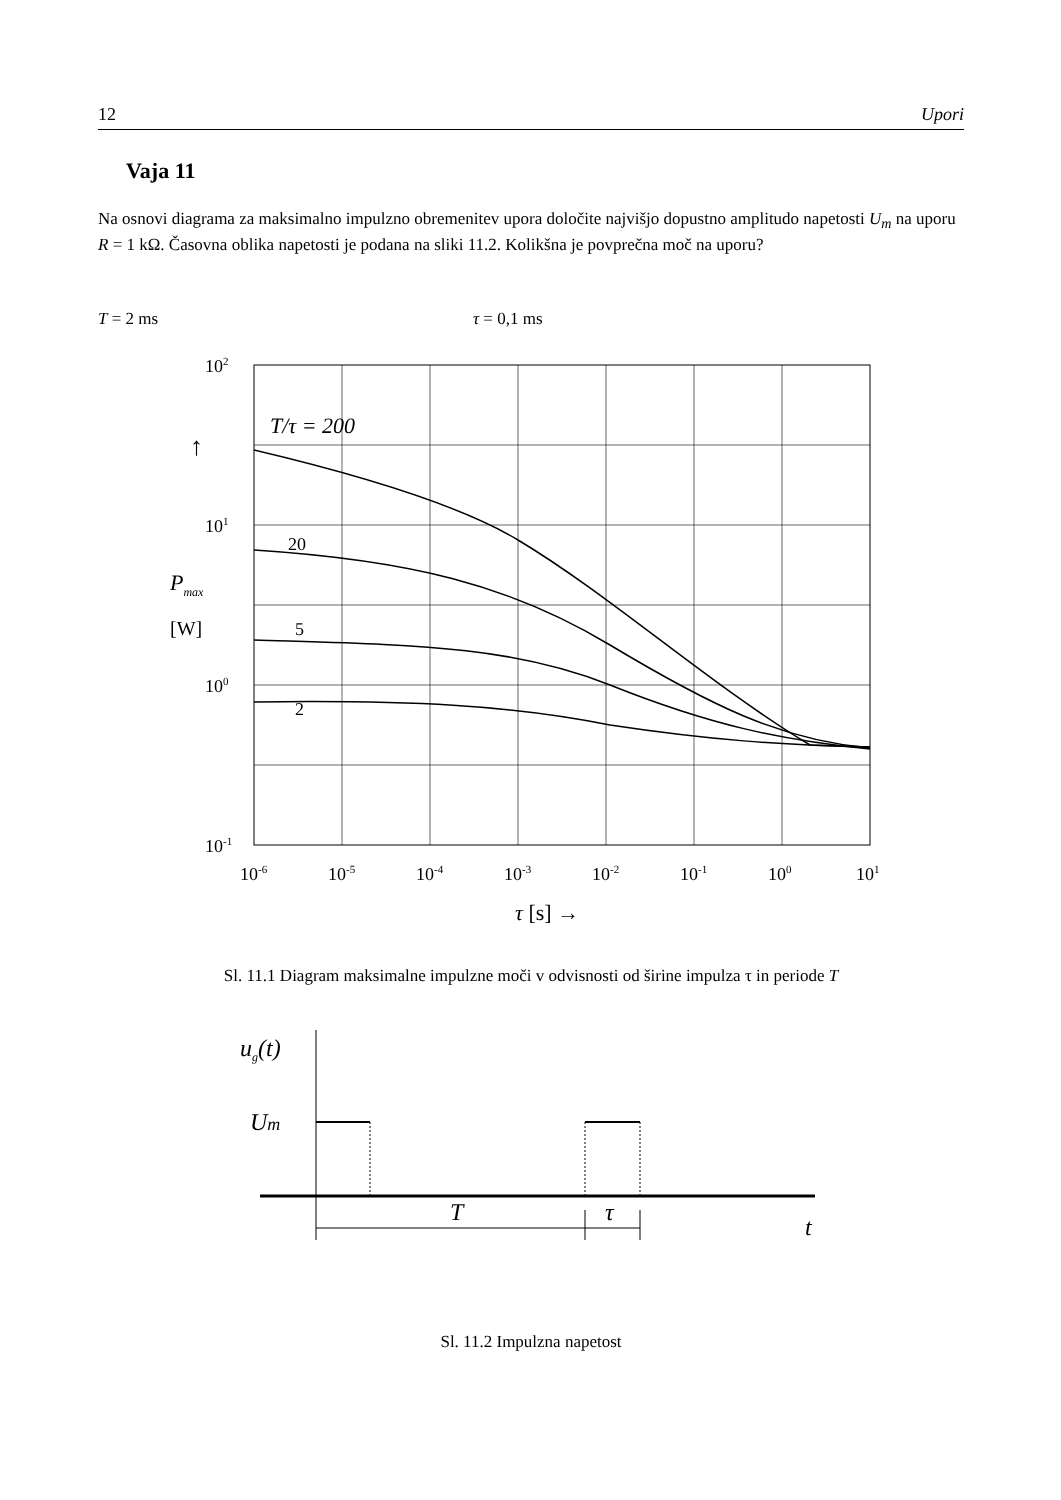12 Upori
Vaja 11
Na osnovi diagrama za maksimalno impulzno obremenitev upora določite najvišjo dopustno amplitudo napetosti U<sub>m</sub> na uporu R = 1 kΩ. Časovna oblika napetosti je podana na sliki 11.2. Kolikšna je povprečna moč na uporu?
T = 2 ms τ = 0,1 ms
T/τ = 200
20
5
2
102
101
100
10-1
↑
Pmax
[W]
10-6
10-5
10-4
10-3
10-2
10-1
100
101
τ [s] →
Sl. 11.1 Diagram maksimalne impulzne moči v odvisnosti od širine impulza τ in periode T
ug(t)
Um
T
τ
t
Sl. 11.2 Impulzna napetost